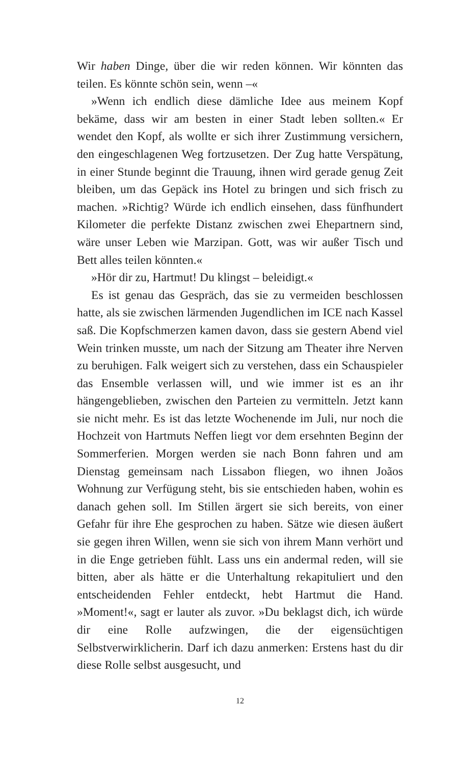Wir haben Dinge, über die wir reden können. Wir könnten das teilen. Es könnte schön sein, wenn –«
»Wenn ich endlich diese dämliche Idee aus meinem Kopf bekäme, dass wir am besten in einer Stadt leben sollten.« Er wendet den Kopf, als wollte er sich ihrer Zustimmung versichern, den eingeschlagenen Weg fortzusetzen. Der Zug hatte Verspätung, in einer Stunde beginnt die Trauung, ihnen wird gerade genug Zeit bleiben, um das Gepäck ins Hotel zu bringen und sich frisch zu machen. »Richtig? Würde ich endlich einsehen, dass fünfhundert Kilometer die perfekte Distanz zwischen zwei Ehepartnern sind, wäre unser Leben wie Marzipan. Gott, was wir außer Tisch und Bett alles teilen könnten.«
»Hör dir zu, Hartmut! Du klingst – beleidigt.«
Es ist genau das Gespräch, das sie zu vermeiden beschlossen hatte, als sie zwischen lärmenden Jugendlichen im ICE nach Kassel saß. Die Kopfschmerzen kamen davon, dass sie gestern Abend viel Wein trinken musste, um nach der Sitzung am Theater ihre Nerven zu beruhigen. Falk weigert sich zu verstehen, dass ein Schauspieler das Ensemble verlassen will, und wie immer ist es an ihr hängengeblieben, zwischen den Parteien zu vermitteln. Jetzt kann sie nicht mehr. Es ist das letzte Wochenende im Juli, nur noch die Hochzeit von Hartmuts Neffen liegt vor dem ersehnten Beginn der Sommerferien. Morgen werden sie nach Bonn fahren und am Dienstag gemeinsam nach Lissabon fliegen, wo ihnen Joãos Wohnung zur Verfügung steht, bis sie entschieden haben, wohin es danach gehen soll. Im Stillen ärgert sie sich bereits, von einer Gefahr für ihre Ehe gesprochen zu haben. Sätze wie diesen äußert sie gegen ihren Willen, wenn sie sich von ihrem Mann verhört und in die Enge getrieben fühlt. Lass uns ein andermal reden, will sie bitten, aber als hätte er die Unterhaltung rekapituliert und den entscheidenden Fehler entdeckt, hebt Hartmut die Hand. »Moment!«, sagt er lauter als zuvor. »Du beklagst dich, ich würde dir eine Rolle aufzwingen, die der eigensüchtigen Selbstverwirklicherin. Darf ich dazu anmerken: Erstens hast du dir diese Rolle selbst ausgesucht, und
12